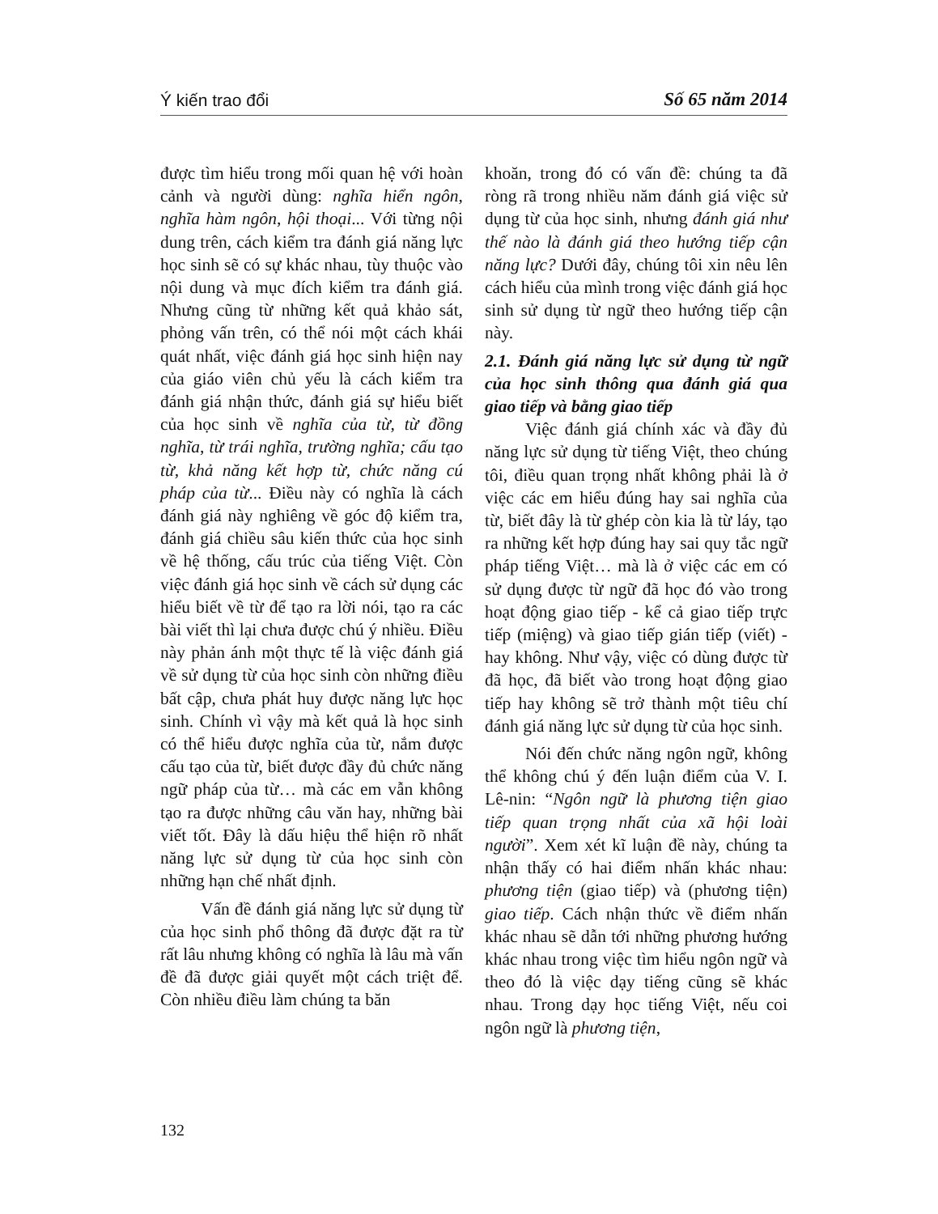Ý kiến trao đổi Số 65 năm 2014
được tìm hiểu trong mối quan hệ với hoàn cảnh và người dùng: nghĩa hiển ngôn, nghĩa hàm ngôn, hội thoại... Với từng nội dung trên, cách kiểm tra đánh giá năng lực học sinh sẽ có sự khác nhau, tùy thuộc vào nội dung và mục đích kiểm tra đánh giá. Nhưng cũng từ những kết quả khảo sát, phỏng vấn trên, có thể nói một cách khái quát nhất, việc đánh giá học sinh hiện nay của giáo viên chủ yếu là cách kiểm tra đánh giá nhận thức, đánh giá sự hiểu biết của học sinh về nghĩa của từ, từ đồng nghĩa, từ trái nghĩa, trường nghĩa; cấu tạo từ, khả năng kết hợp từ, chức năng cú pháp của từ... Điều này có nghĩa là cách đánh giá này nghiêng về góc độ kiểm tra, đánh giá chiều sâu kiến thức của học sinh về hệ thống, cấu trúc của tiếng Việt. Còn việc đánh giá học sinh về cách sử dụng các hiểu biết về từ để tạo ra lời nói, tạo ra các bài viết thì lại chưa được chú ý nhiều. Điều này phản ánh một thực tế là việc đánh giá về sử dụng từ của học sinh còn những điều bất cập, chưa phát huy được năng lực học sinh. Chính vì vậy mà kết quả là học sinh có thể hiểu được nghĩa của từ, nắm được cấu tạo của từ, biết được đầy đủ chức năng ngữ pháp của từ… mà các em vẫn không tạo ra được những câu văn hay, những bài viết tốt. Đây là dấu hiệu thể hiện rõ nhất năng lực sử dụng từ của học sinh còn những hạn chế nhất định.
Vấn đề đánh giá năng lực sử dụng từ của học sinh phổ thông đã được đặt ra từ rất lâu nhưng không có nghĩa là lâu mà vấn đề đã được giải quyết một cách triệt để. Còn nhiều điều làm chúng ta băn
khoăn, trong đó có vấn đề: chúng ta đã ròng rã trong nhiều năm đánh giá việc sử dụng từ của học sinh, nhưng đánh giá như thế nào là đánh giá theo hướng tiếp cận năng lực? Dưới đây, chúng tôi xin nêu lên cách hiểu của mình trong việc đánh giá học sinh sử dụng từ ngữ theo hướng tiếp cận này.
2.1. Đánh giá năng lực sử dụng từ ngữ của học sinh thông qua đánh giá qua giao tiếp và bằng giao tiếp
Việc đánh giá chính xác và đầy đủ năng lực sử dụng từ tiếng Việt, theo chúng tôi, điều quan trọng nhất không phải là ở việc các em hiểu đúng hay sai nghĩa của từ, biết đây là từ ghép còn kia là từ láy, tạo ra những kết hợp đúng hay sai quy tắc ngữ pháp tiếng Việt… mà là ở việc các em có sử dụng được từ ngữ đã học đó vào trong hoạt động giao tiếp - kể cả giao tiếp trực tiếp (miệng) và giao tiếp gián tiếp (viết) - hay không. Như vậy, việc có dùng được từ đã học, đã biết vào trong hoạt động giao tiếp hay không sẽ trở thành một tiêu chí đánh giá năng lực sử dụng từ của học sinh.
Nói đến chức năng ngôn ngữ, không thể không chú ý đến luận điểm của V. I. Lê-nin: “Ngôn ngữ là phương tiện giao tiếp quan trọng nhất của xã hội loài người”. Xem xét kĩ luận đề này, chúng ta nhận thấy có hai điểm nhấn khác nhau: phương tiện (giao tiếp) và (phương tiện) giao tiếp. Cách nhận thức về điểm nhấn khác nhau sẽ dẫn tới những phương hướng khác nhau trong việc tìm hiểu ngôn ngữ và theo đó là việc dạy tiếng cũng sẽ khác nhau. Trong dạy học tiếng Việt, nếu coi ngôn ngữ là phương tiện,
132